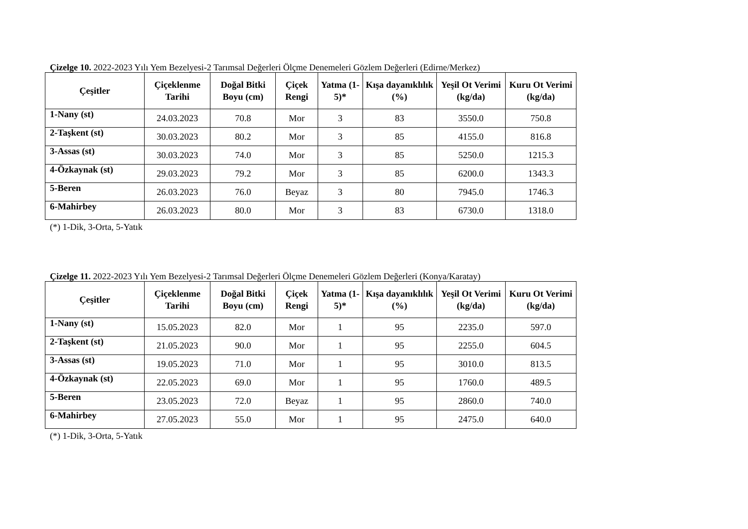Çizelge 10. 2022-2023 Yılı Yem Bezelyesi-2 Tarımsal Değerleri Ölçme Denemeleri Gözlem Değerleri (Edirne/Merkez)
| Çeşitler | Çiçeklenme Tarihi | Doğal Bitki Boyu (cm) | Çiçek Rengi | Yatma (1-5)* | Kışa dayanıklılık (%) | Yeşil Ot Verimi (kg/da) | Kuru Ot Verimi (kg/da) |
| --- | --- | --- | --- | --- | --- | --- | --- |
| 1-Nany (st) | 24.03.2023 | 70.8 | Mor | 3 | 83 | 3550.0 | 750.8 |
| 2-Taşkent (st) | 30.03.2023 | 80.2 | Mor | 3 | 85 | 4155.0 | 816.8 |
| 3-Assas (st) | 30.03.2023 | 74.0 | Mor | 3 | 85 | 5250.0 | 1215.3 |
| 4-Özkaynak (st) | 29.03.2023 | 79.2 | Mor | 3 | 85 | 6200.0 | 1343.3 |
| 5-Beren | 26.03.2023 | 76.0 | Beyaz | 3 | 80 | 7945.0 | 1746.3 |
| 6-Mahirbey | 26.03.2023 | 80.0 | Mor | 3 | 83 | 6730.0 | 1318.0 |
(*) 1-Dik, 3-Orta, 5-Yatık
Çizelge 11. 2022-2023 Yılı Yem Bezelyesi-2 Tarımsal Değerleri Ölçme Denemeleri Gözlem Değerleri (Konya/Karatay)
| Çeşitler | Çiçeklenme Tarihi | Doğal Bitki Boyu (cm) | Çiçek Rengi | Yatma (1-5)* | Kışa dayanıklılık (%) | Yeşil Ot Verimi (kg/da) | Kuru Ot Verimi (kg/da) |
| --- | --- | --- | --- | --- | --- | --- | --- |
| 1-Nany (st) | 15.05.2023 | 82.0 | Mor | 1 | 95 | 2235.0 | 597.0 |
| 2-Taşkent (st) | 21.05.2023 | 90.0 | Mor | 1 | 95 | 2255.0 | 604.5 |
| 3-Assas (st) | 19.05.2023 | 71.0 | Mor | 1 | 95 | 3010.0 | 813.5 |
| 4-Özkaynak (st) | 22.05.2023 | 69.0 | Mor | 1 | 95 | 1760.0 | 489.5 |
| 5-Beren | 23.05.2023 | 72.0 | Beyaz | 1 | 95 | 2860.0 | 740.0 |
| 6-Mahirbey | 27.05.2023 | 55.0 | Mor | 1 | 95 | 2475.0 | 640.0 |
(*) 1-Dik, 3-Orta, 5-Yatık